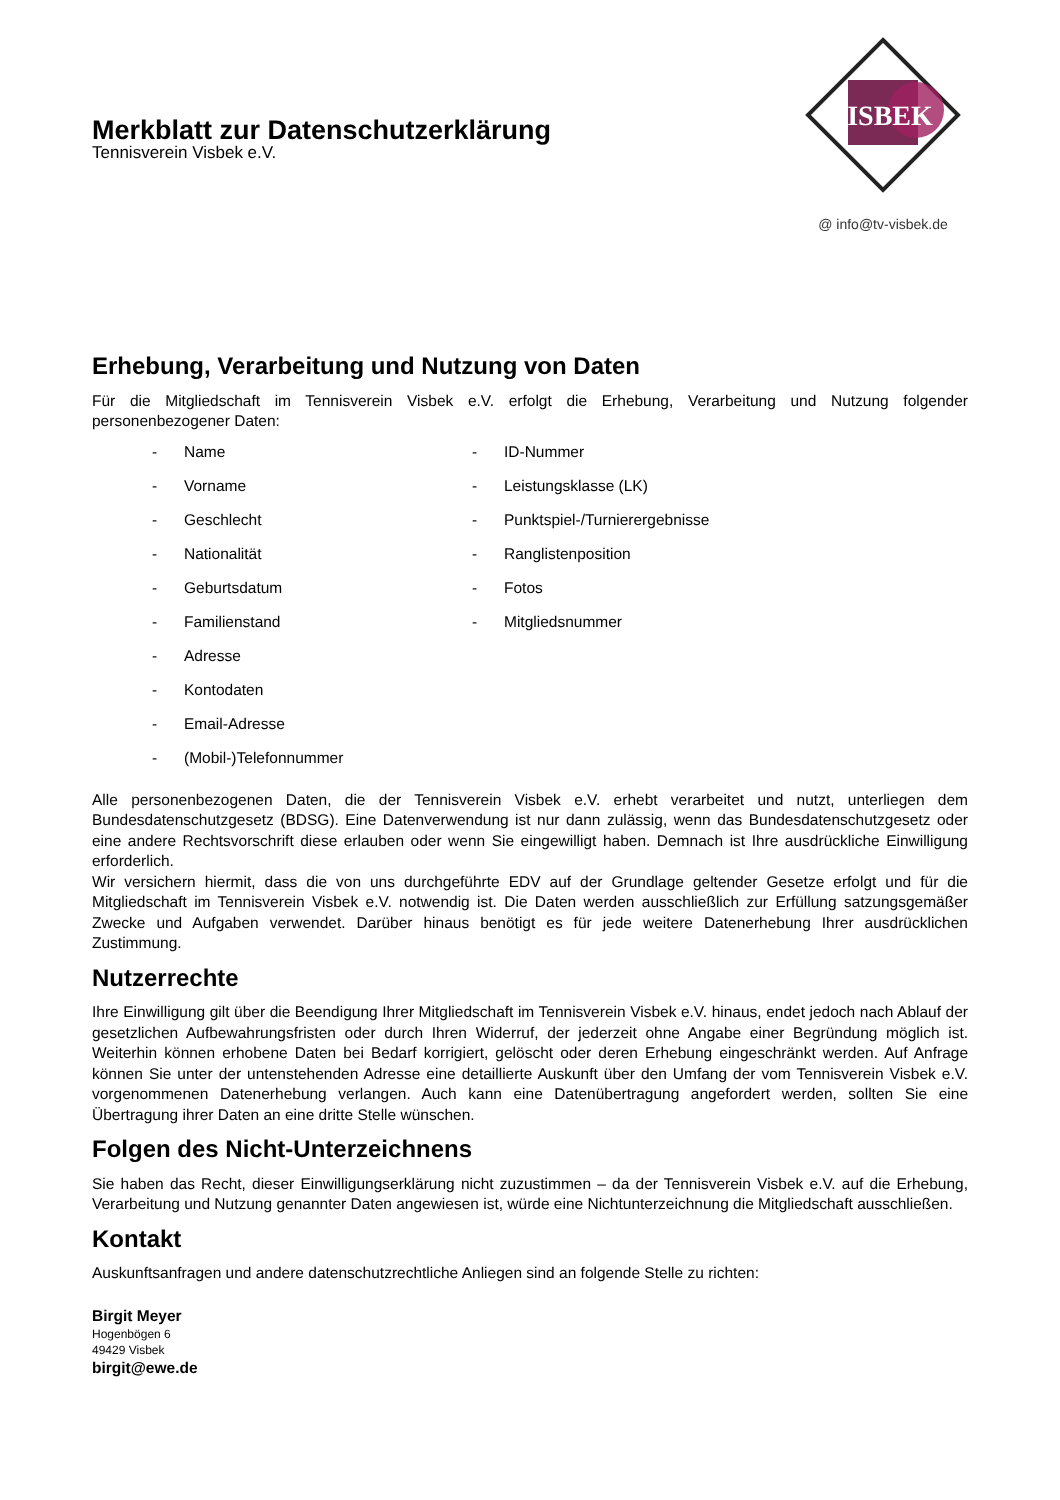Merkblatt zur Datenschutzerklärung
Tennisverein Visbek e.V.
ISBEK
@ info@tv-visbek.de
Erhebung, Verarbeitung und Nutzung von Daten
Für die Mitgliedschaft im Tennisverein Visbek e.V. erfolgt die Erhebung, Verarbeitung und Nutzung folgender personenbezogener Daten:
- Name
- Vorname
- Geschlecht
- Nationalität
- Geburtsdatum
- Familienstand
- Adresse
- Kontodaten
- Email-Adresse
- (Mobil-)Telefonnummer
- ID-Nummer
- Leistungsklasse (LK)
- Punktspiel-/Turnierergebnisse
- Ranglistenposition
- Fotos
- Mitgliedsnummer
Alle personenbezogenen Daten, die der Tennisverein Visbek e.V. erhebt verarbeitet und nutzt, unterliegen dem Bundesdatenschutzgesetz (BDSG). Eine Datenverwendung ist nur dann zulässig, wenn das Bundesdatenschutzgesetz oder eine andere Rechtsvorschrift diese erlauben oder wenn Sie eingewilligt haben. Demnach ist Ihre ausdrückliche Einwilligung erforderlich.
Wir versichern hiermit, dass die von uns durchgeführte EDV auf der Grundlage geltender Gesetze erfolgt und für die Mitgliedschaft im Tennisverein Visbek e.V. notwendig ist. Die Daten werden ausschließlich zur Erfüllung satzungsgemäßer Zwecke und Aufgaben verwendet. Darüber hinaus benötigt es für jede weitere Datenerhebung Ihrer ausdrücklichen Zustimmung.
Nutzerrechte
Ihre Einwilligung gilt über die Beendigung Ihrer Mitgliedschaft im Tennisverein Visbek e.V. hinaus, endet jedoch nach Ablauf der gesetzlichen Aufbewahrungsfristen oder durch Ihren Widerruf, der jederzeit ohne Angabe einer Begründung möglich ist. Weiterhin können erhobene Daten bei Bedarf korrigiert, gelöscht oder deren Erhebung eingeschränkt werden. Auf Anfrage können Sie unter der untenstehenden Adresse eine detaillierte Auskunft über den Umfang der vom Tennisverein Visbek e.V. vorgenommenen Datenerhebung verlangen. Auch kann eine Datenübertragung angefordert werden, sollten Sie eine Übertragung ihrer Daten an eine dritte Stelle wünschen.
Folgen des Nicht-Unterzeichnens
Sie haben das Recht, dieser Einwilligungserklärung nicht zuzustimmen – da der Tennisverein Visbek e.V. auf die Erhebung, Verarbeitung und Nutzung genannter Daten angewiesen ist, würde eine Nichtunterzeichnung die Mitgliedschaft ausschließen.
Kontakt
Auskunftsanfragen und andere datenschutzrechtliche Anliegen sind an folgende Stelle zu richten:
Birgit Meyer
Hogenbögen 6
49429 Visbek
birgit@ewe.de